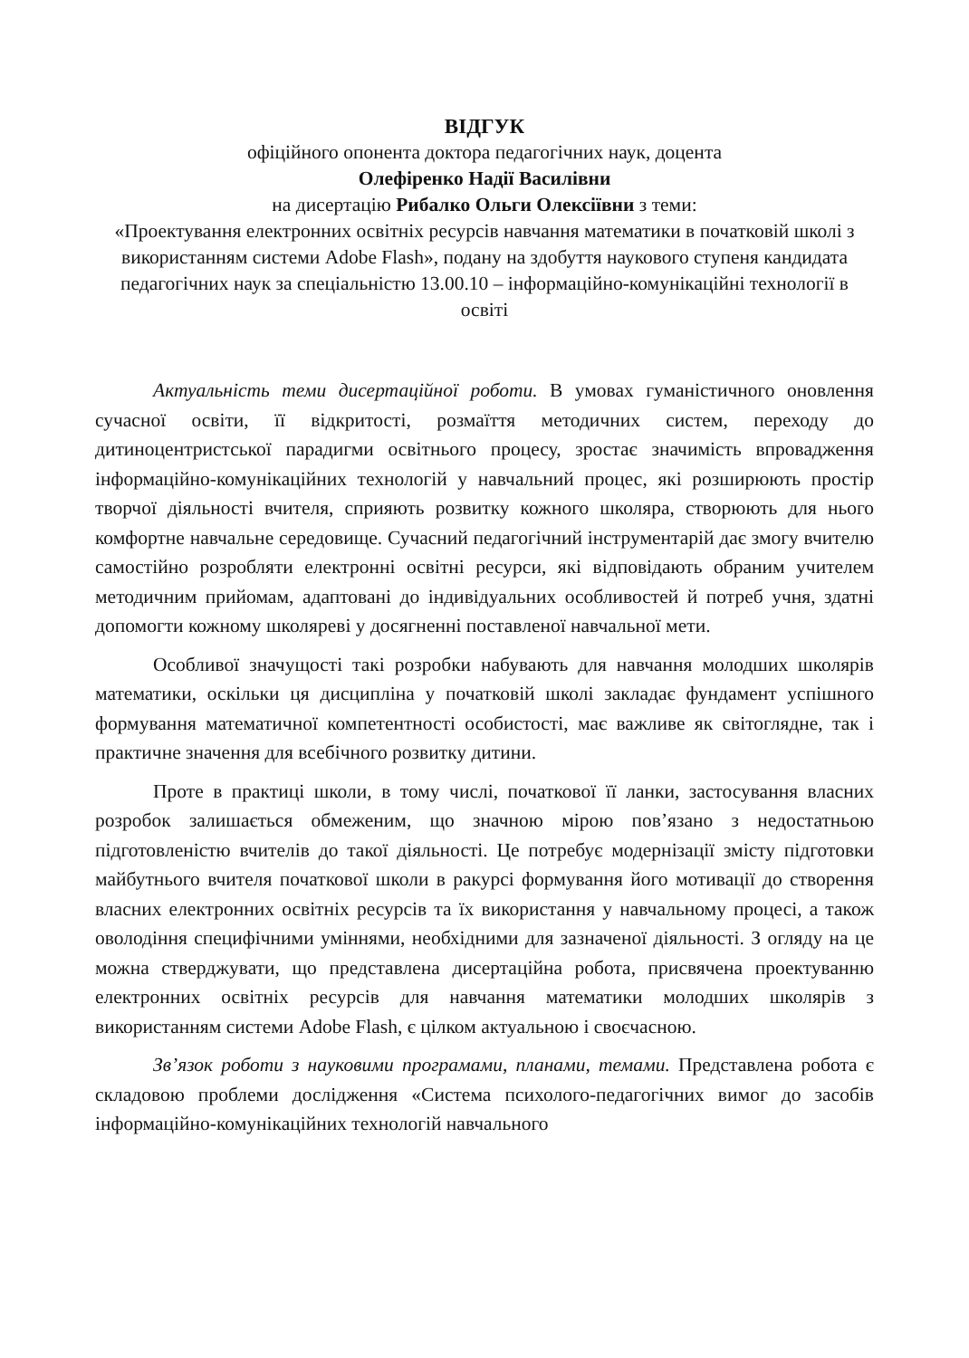ВІДГУК
офіційного опонента доктора педагогічних наук, доцента
Олефіренко Надії Василівни
на дисертацію Рибалко Ольги Олексіївни з теми:
«Проектування електронних освітніх ресурсів навчання математики в початковій школі з використанням системи Adobe Flash», подану на здобуття наукового ступеня кандидата педагогічних наук за спеціальністю 13.00.10 – інформаційно-комунікаційні технології в освіті
Актуальність теми дисертаційної роботи. В умовах гуманістичного оновлення сучасної освіти, її відкритості, розмаїття методичних систем, переходу до дитиноцентристської парадигми освітнього процесу, зростає значимість впровадження інформаційно-комунікаційних технологій у навчальний процес, які розширюють простір творчої діяльності вчителя, сприяють розвитку кожного школяра, створюють для нього комфортне навчальне середовище. Сучасний педагогічний інструментарій дає змогу вчителю самостійно розробляти електронні освітні ресурси, які відповідають обраним учителем методичним прийомам, адаптовані до індивідуальних особливостей й потреб учня, здатні допомогти кожному школяреві у досягненні поставленої навчальної мети.
Особливої значущості такі розробки набувають для навчання молодших школярів математики, оскільки ця дисципліна у початковій школі закладає фундамент успішного формування математичної компетентності особистості, має важливе як світоглядне, так і практичне значення для всебічного розвитку дитини.
Проте в практиці школи, в тому числі, початкової її ланки, застосування власних розробок залишається обмеженим, що значною мірою пов’язано з недостатньою підготовленістю вчителів до такої діяльності. Це потребує модернізації змісту підготовки майбутнього вчителя початкової школи в ракурсі формування його мотивації до створення власних електронних освітніх ресурсів та їх використання у навчальному процесі, а також оволодіння специфічними уміннями, необхідними для зазначеної діяльності. З огляду на це можна стверджувати, що представлена дисертаційна робота, присвячена проектуванню електронних освітніх ресурсів для навчання математики молодших школярів з використанням системи Adobe Flash, є цілком актуальною і своєчасною.
Зв’язок роботи з науковими програмами, планами, темами. Представлена робота є складовою проблеми дослідження «Система психолого-педагогічних вимог до засобів інформаційно-комунікаційних технологій навчального